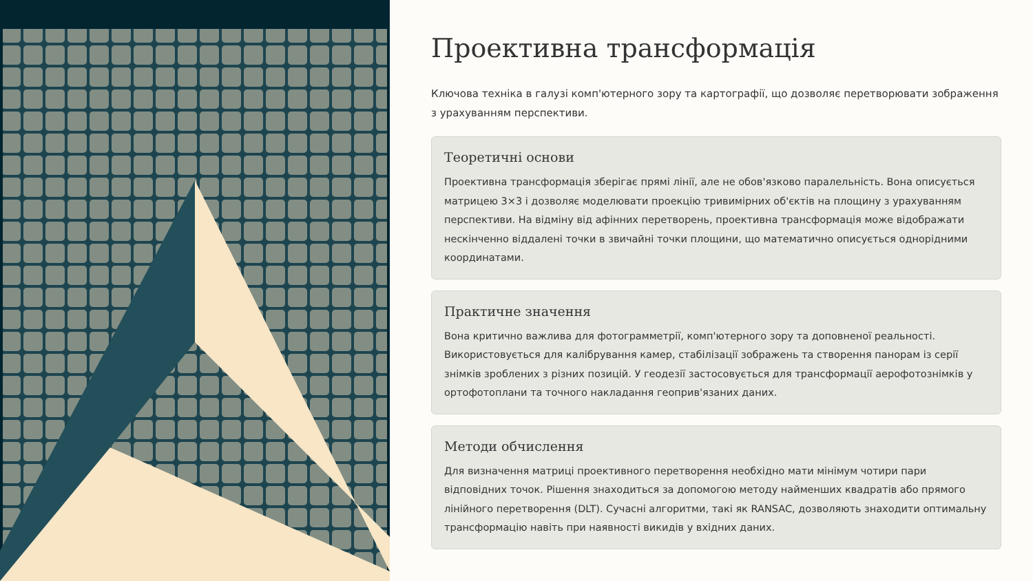Проективна трансформація
Ключова техніка в галузі комп'ютерного зору та картографії, що дозволяє перетворювати зображення з урахуванням перспективи.
Теоретичні основи
Проективна трансформація зберігає прямі лінії, але не обов'язково паралельність. Вона описується матрицею 3×3 і дозволяє моделювати проекцію тривимірних об'єктів на площину з урахуванням перспективи. На відміну від афінних перетворень, проективна трансформація може відображати нескінченно віддалені точки в звичайні точки площини, що математично описується однорідними координатами.
Практичне значення
Вона критично важлива для фотограмметрії, комп'ютерного зору та доповненої реальності. Використовується для калібрування камер, стабілізації зображень та створення панорам із серії знімків зроблених з різних позицій. У геодезії застосовується для трансформації аерофотознімків у ортофотоплани та точного накладання геоприв'язаних даних.
Методи обчислення
Для визначення матриці проективного перетворення необхідно мати мінімум чотири пари відповідних точок. Рішення знаходиться за допомогою методу найменших квадратів або прямого лінійного перетворення (DLT). Сучасні алгоритми, такі як RANSAC, дозволяють знаходити оптимальну трансформацію навіть при наявності викидів у вхідних даних.